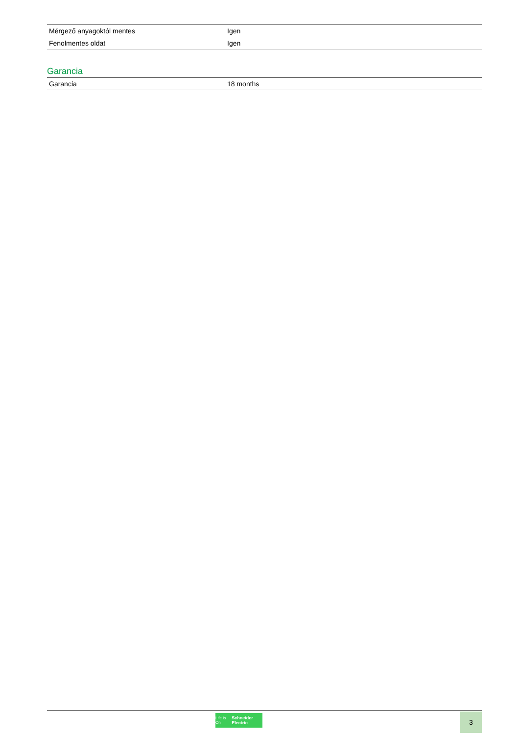| Mérgező anyagoktól mentes | Igen |
| Fenolmentes oldat | Igen |
Garancia
| Garancia | 18 months |
Life Is On Schneider Electric
3